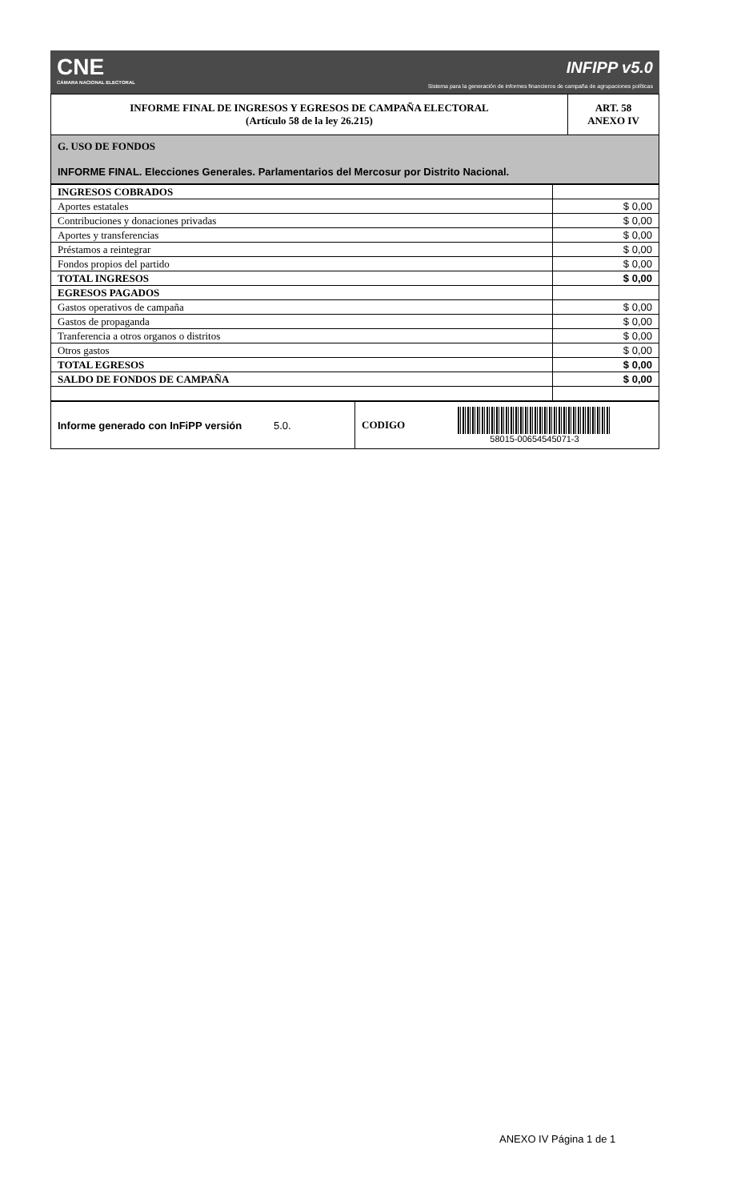CNE
CÁMARA NACIONAL ELECTORAL
INFIPP v5.0
Sistema para la generación de informes financieros de campaña de agrupaciones políticas
| INFORME FINAL DE INGRESOS Y EGRESOS DE CAMPAÑA ELECTORAL (Artículo 58 de la ley 26.215) | ART. 58 ANEXO IV |
| G. USO DE FONDOS INFORME FINAL. Elecciones Generales. Parlamentarios del Mercosur por Distrito Nacional. | |
| INGRESOS COBRADOS | |
| Aportes estatales | $ 0,00 |
| Contribuciones y donaciones privadas | $ 0,00 |
| Aportes y transferencias | $ 0,00 |
| Préstamos a reintegrar | $ 0,00 |
| Fondos propios del partido | $ 0,00 |
| TOTAL INGRESOS | $ 0,00 |
| EGRESOS PAGADOS | |
| Gastos operativos de campaña | $ 0,00 |
| Gastos de propaganda | $ 0,00 |
| Tranferencia a otros organos o distritos | $ 0,00 |
| Otros gastos | $ 0,00 |
| TOTAL EGRESOS | $ 0,00 |
| SALDO DE FONDOS DE CAMPAÑA | $ 0,00 |
| Informe generado con InFiPP versión 5.0. | CODIGO 58015-00654545071-3 |
ANEXO IV Página 1 de 1